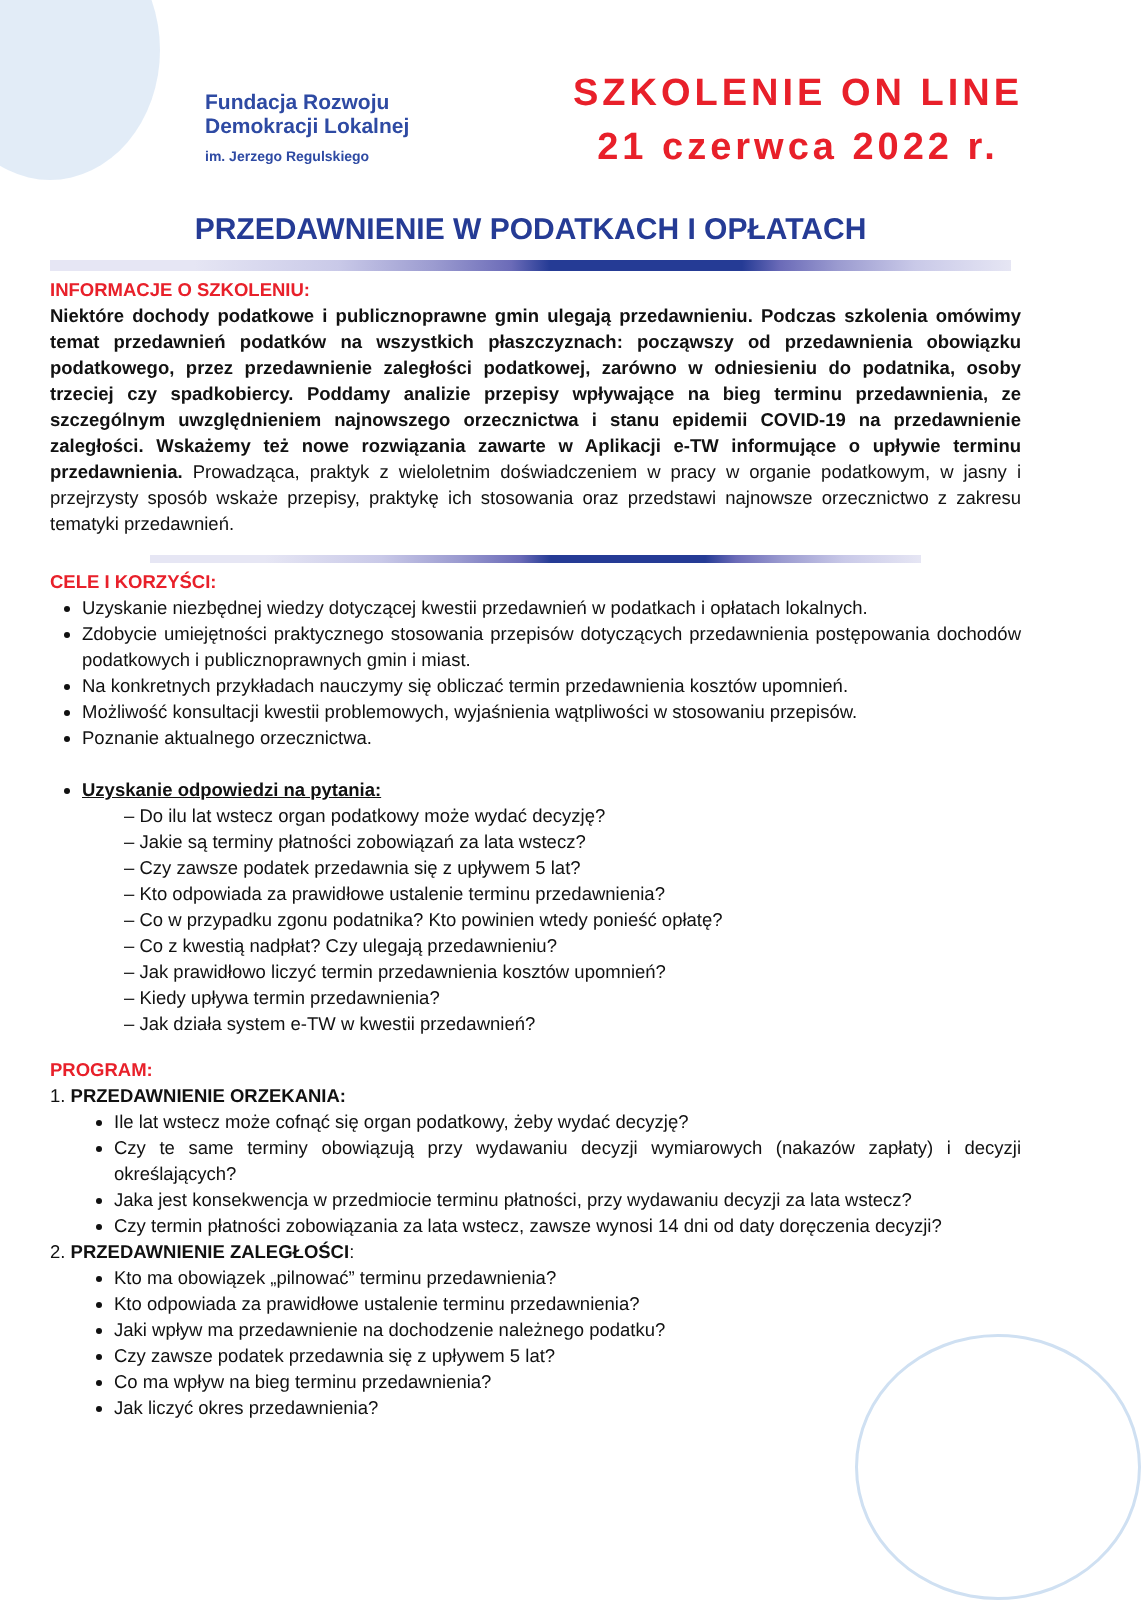Fundacja Rozwoju
Demokracji Lokalnej
im. Jerzego Regulskiego
SZKOLENIE ON LINE
21 czerwca 2022 r.
PRZEDAWNIENIE W PODATKACH I OPŁATACH
INFORMACJE O SZKOLENIU:
Niektóre dochody podatkowe i publicznoprawne gmin ulegają przedawnieniu. Podczas szkolenia omówimy temat przedawnień podatków na wszystkich płaszczyznach: począwszy od przedawnienia obowiązku podatkowego, przez przedawnienie zaległości podatkowej, zarówno w odniesieniu do podatnika, osoby trzeciej czy spadkobiercy. Poddamy analizie przepisy wpływające na bieg terminu przedawnienia, ze szczególnym uwzględnieniem najnowszego orzecznictwa i stanu epidemii COVID-19 na przedawnienie zaległości. Wskażemy też nowe rozwiązania zawarte w Aplikacji e-TW informujące o upływie terminu przedawnienia. Prowadząca, praktyk z wieloletnim doświadczeniem w pracy w organie podatkowym, w jasny i przejrzysty sposób wskaże przepisy, praktykę ich stosowania oraz przedstawi najnowsze orzecznictwo z zakresu tematyki przedawnień.
CELE I KORZYŚCI:
Uzyskanie niezbędnej wiedzy dotyczącej kwestii przedawnień w podatkach i opłatach lokalnych.
Zdobycie umiejętności praktycznego stosowania przepisów dotyczących przedawnienia postępowania dochodów podatkowych i publicznoprawnych gmin i miast.
Na konkretnych przykładach nauczymy się obliczać termin przedawnienia kosztów upomnień.
Możliwość konsultacji kwestii problemowych, wyjaśnienia wątpliwości w stosowaniu przepisów.
Poznanie aktualnego orzecznictwa.
Uzyskanie odpowiedzi na pytania:
– Do ilu lat wstecz organ podatkowy może wydać decyzję?
– Jakie są terminy płatności zobowiązań za lata wstecz?
– Czy zawsze podatek przedawnia się z upływem 5 lat?
– Kto odpowiada za prawidłowe ustalenie terminu przedawnienia?
– Co w przypadku zgonu podatnika? Kto powinien wtedy ponieść opłatę?
– Co z kwestią nadpłat? Czy ulegają przedawnieniu?
– Jak prawidłowo liczyć termin przedawnienia kosztów upomnień?
– Kiedy upływa termin przedawnienia?
– Jak działa system e-TW w kwestii przedawnień?
PROGRAM:
1. PRZEDAWNIENIE ORZEKANIA:
Ile lat wstecz może cofnąć się organ podatkowy, żeby wydać decyzję?
Czy te same terminy obowiązują przy wydawaniu decyzji wymiarowych (nakazów zapłaty) i decyzji określających?
Jaka jest konsekwencja w przedmiocie terminu płatności, przy wydawaniu decyzji za lata wstecz?
Czy termin płatności zobowiązania za lata wstecz, zawsze wynosi 14 dni od daty doręczenia decyzji?
2. PRZEDAWNIENIE ZALEGŁOŚCI:
Kto ma obowiązek „pilnować” terminu przedawnienia?
Kto odpowiada za prawidłowe ustalenie terminu przedawnienia?
Jaki wpływ ma przedawnienie na dochodzenie należnego podatku?
Czy zawsze podatek przedawnia się z upływem 5 lat?
Co ma wpływ na bieg terminu przedawnienia?
Jak liczyć okres przedawnienia?